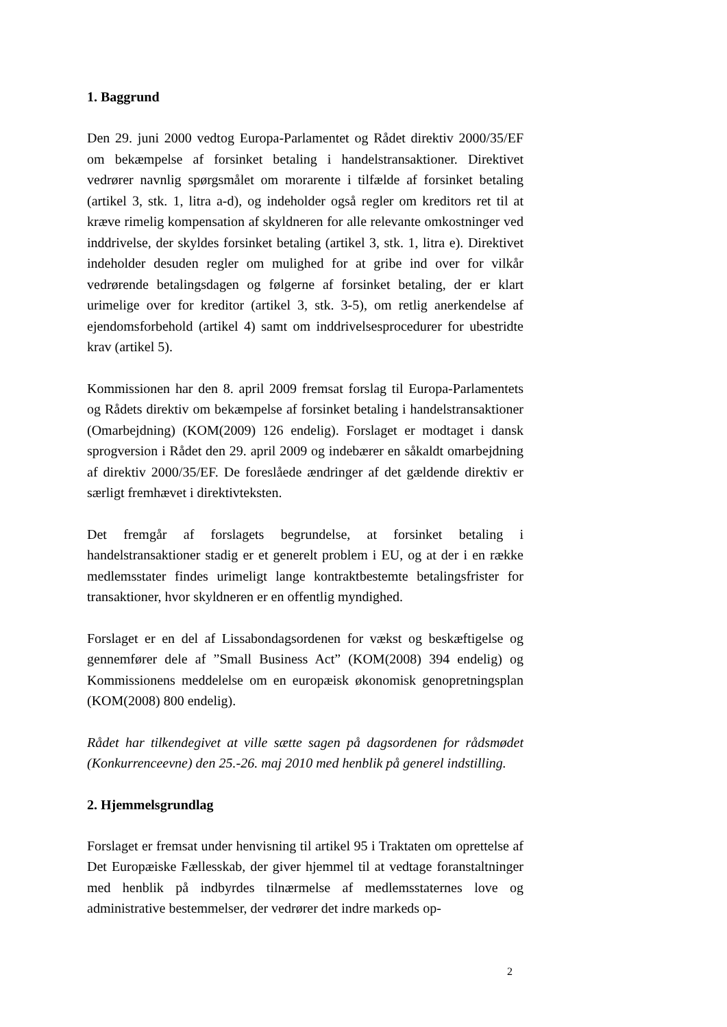1. Baggrund
Den 29. juni 2000 vedtog Europa-Parlamentet og Rådet direktiv 2000/35/EF om bekæmpelse af forsinket betaling i handelstransaktioner. Direktivet vedrører navnlig spørgsmålet om morarente i tilfælde af forsinket betaling (artikel 3, stk. 1, litra a-d), og indeholder også regler om kreditors ret til at kræve rimelig kompensation af skyldneren for alle relevante omkostninger ved inddrivelse, der skyldes forsinket betaling (artikel 3, stk. 1, litra e). Direktivet indeholder desuden regler om mulighed for at gribe ind over for vilkår vedrørende betalingsdagen og følgerne af forsinket betaling, der er klart urimelige over for kreditor (artikel 3, stk. 3-5), om retlig anerkendelse af ejendomsforbehold (artikel 4) samt om inddrivelsesprocedurer for ubestridte krav (artikel 5).
Kommissionen har den 8. april 2009 fremsat forslag til Europa-Parlamentets og Rådets direktiv om bekæmpelse af forsinket betaling i handelstransaktioner (Omarbejdning) (KOM(2009) 126 endelig). Forslaget er modtaget i dansk sprogversion i Rådet den 29. april 2009 og indebærer en såkaldt omarbejdning af direktiv 2000/35/EF. De foreslåede ændringer af det gældende direktiv er særligt fremhævet i direktivteksten.
Det fremgår af forslagets begrundelse, at forsinket betaling i handelstransaktioner stadig er et generelt problem i EU, og at der i en række medlemsstater findes urimeligt lange kontraktbestemte betalingsfrister for transaktioner, hvor skyldneren er en offentlig myndighed.
Forslaget er en del af Lissabondagsordenen for vækst og beskæftigelse og gennemfører dele af ”Small Business Act” (KOM(2008) 394 endelig) og Kommissionens meddelelse om en europæisk økonomisk genopretningsplan (KOM(2008) 800 endelig).
Rådet har tilkendegivet at ville sætte sagen på dagsordenen for rådsmødet (Konkurrenceevne) den 25.-26. maj 2010 med henblik på generel indstilling.
2. Hjemmelsgrundlag
Forslaget er fremsat under henvisning til artikel 95 i Traktaten om oprettelse af Det Europæiske Fællesskab, der giver hjemmel til at vedtage foranstaltninger med henblik på indbyrdes tilnærmelse af medlemsstaternes love og administrative bestemmelser, der vedrører det indre markeds op-
2